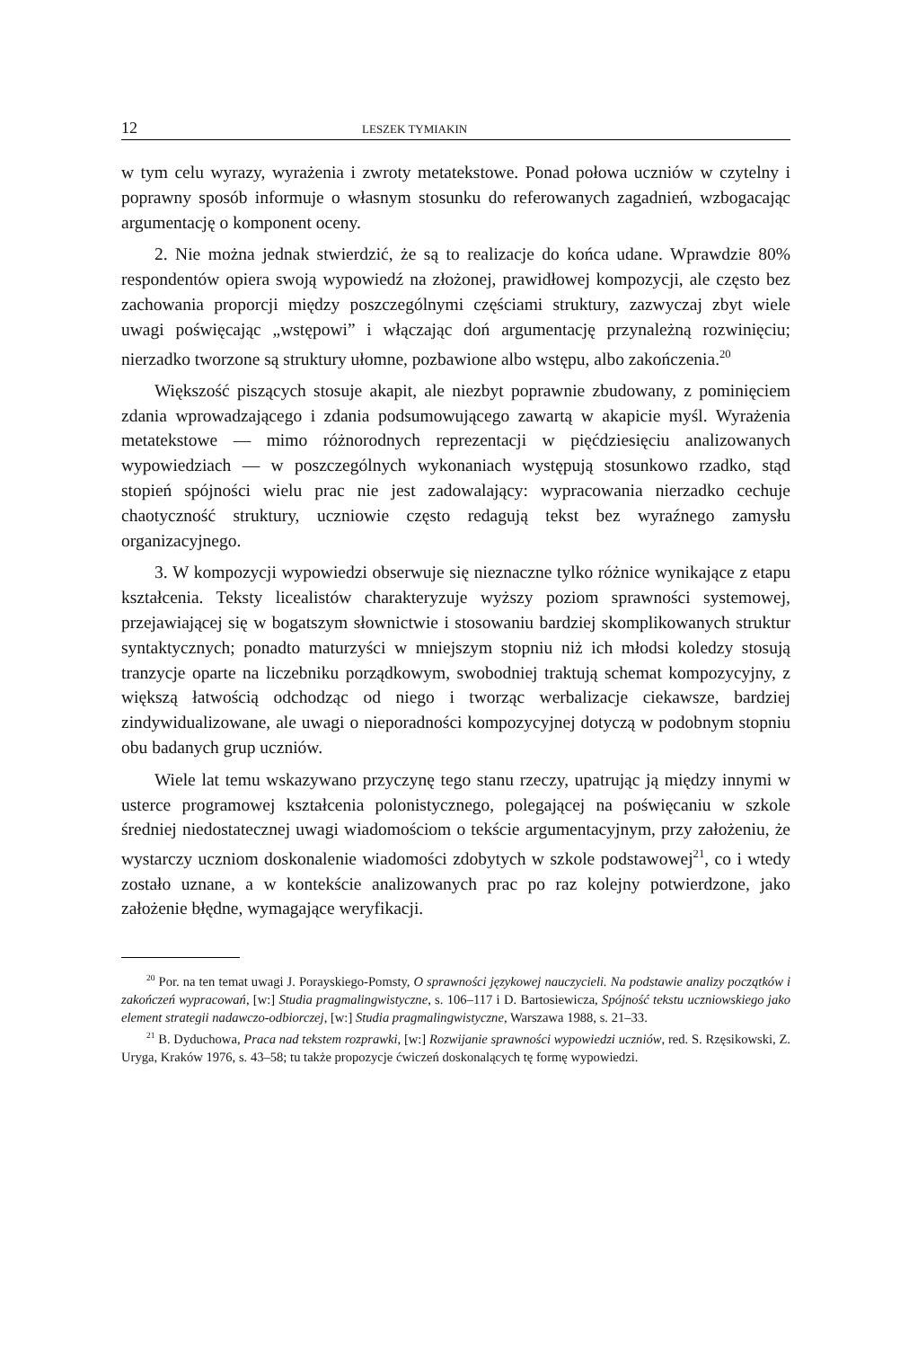12 LESZEK TYMIAKIN
w tym celu wyrazy, wyrażenia i zwroty metatekstowe. Ponad połowa uczniów w czytelny i poprawny sposób informuje o własnym stosunku do referowanych zagadnień, wzbogacając argumentację o komponent oceny.
2. Nie można jednak stwierdzić, że są to realizacje do końca udane. Wprawdzie 80% respondentów opiera swoją wypowiedź na złożonej, prawidłowej kompozycji, ale często bez zachowania proporcji między poszczególnymi częściami struktury, zazwyczaj zbyt wiele uwagi poświęcając „wstępowi” i włączając doń argumentację przynależną rozwinięciu; nierzadko tworzone są struktury ułomne, pozbawione albo wstępu, albo zakończenia.<sup>20</sup>
Większość piszących stosuje akapit, ale niezbyt poprawnie zbudowany, z pominięciem zdania wprowadzającego i zdania podsumowującego zawartą w akapicie myśl. Wyrażenia metatekstowe — mimo różnorodnych reprezentacji w pięćdziesięciu analizowanych wypowiedziach — w poszczególnych wykonaniach występują stosunkowo rzadko, stąd stopień spójności wielu prac nie jest zadowalający: wypracowania nierzadko cechuje chaotyczność struktury, uczniowie często redagują tekst bez wyraźnego zamysłu organizacyjnego.
3. W kompozycji wypowiedzi obserwuje się nieznaczne tylko różnice wynikające z etapu kształcenia. Teksty licealistów charakteryzuje wyższy poziom sprawności systemowej, przejawiającej się w bogatszym słownictwie i stosowaniu bardziej skomplikowanych struktur syntaktycznych; ponadto maturzyści w mniejszym stopniu niż ich młodsi koledzy stosują tranzycje oparte na liczebniku porządkowym, swobodniej traktują schemat kompozycyjny, z większą łatwością odchodząc od niego i tworząc werbalizacje ciekawsze, bardziej zindywidualizowane, ale uwagi o nieporadności kompozycyjnej dotyczą w podobnym stopniu obu badanych grup uczniów.
Wiele lat temu wskazywano przyczynę tego stanu rzeczy, upatrując ją między innymi w usterce programowej kształcenia polonistycznego, polegającej na poświęcaniu w szkole średniej niedostatecznej uwagi wiadomościom o tekście argumentacyjnym, przy założeniu, że wystarczy uczniom doskonalenie wiadomości zdobytych w szkole podstawowej<sup>21</sup>, co i wtedy zostało uznane, a w kontekście analizowanych prac po raz kolejny potwierdzone, jako założenie błędne, wymagające weryfikacji.
<sup>20</sup> Por. na ten temat uwagi J. Porayskiego-Pomsty, O sprawności językowej nauczycieli. Na podstawie analizy początków i zakończeń wypracowań, [w:] Studia pragmalingwistyczne, s. 106–117 i D. Bartosiewicza, Spójność tekstu uczniowskiego jako element strategii nadawczo-odbiorczej, [w:] Studia pragmalingwistyczne, Warszawa 1988, s. 21–33.
<sup>21</sup> B. Dyduchowa, Praca nad tekstem rozprawki, [w:] Rozwijanie sprawności wypowiedzi uczniów, red. S. Rzęsikowski, Z. Uryga, Kraków 1976, s. 43–58; tu także propozycje ćwiczeń doskonalących tę formę wypowiedzi.